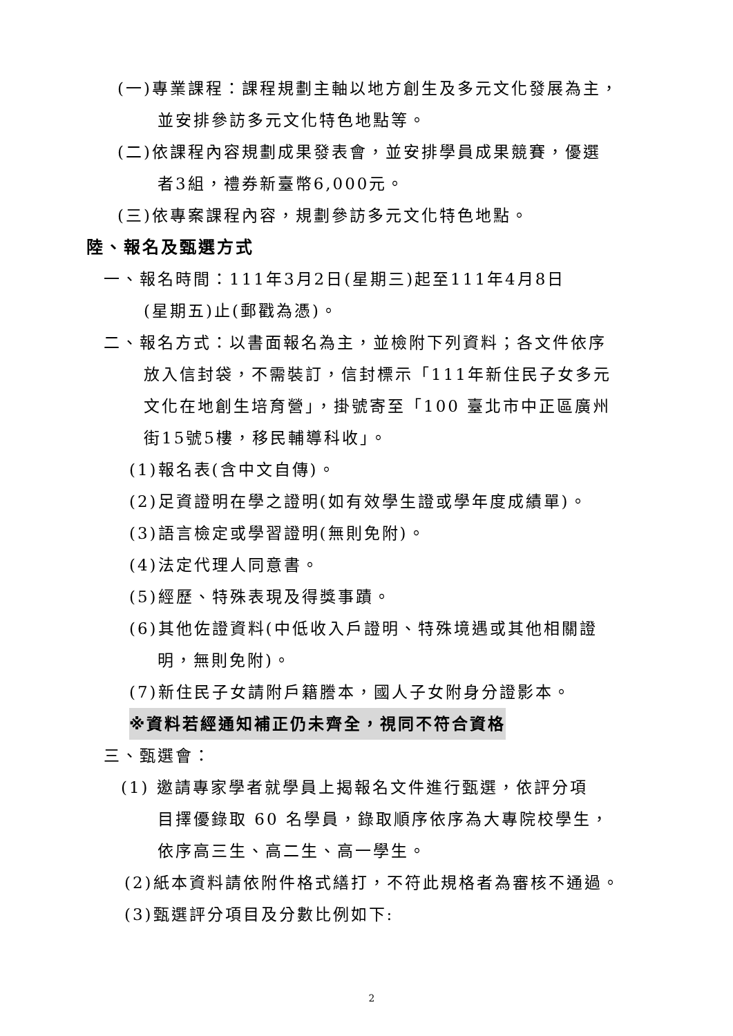(一)專業課程：課程規劃主軸以地方創生及多元文化發展為主，
並安排參訪多元文化特色地點等。
(二)依課程內容規劃成果發表會，並安排學員成果競賽，優選
者3組，禮券新臺幣6,000元。
(三)依專案課程內容，規劃參訪多元文化特色地點。
陸、報名及甄選方式
一、報名時間：111年3月2日(星期三)起至111年4月8日
(星期五)止(郵戳為憑)。
二、報名方式：以書面報名為主，並檢附下列資料；各文件依序
放入信封袋，不需裝訂，信封標示「111年新住民子女多元
文化在地創生培育營」，掛號寄至「100 臺北市中正區廣州
街15號5樓，移民輔導科收」。
(1)報名表(含中文自傳)。
(2)足資證明在學之證明(如有效學生證或學年度成績單)。
(3)語言檢定或學習證明(無則免附)。
(4)法定代理人同意書。
(5)經歷、特殊表現及得獎事蹟。
(6)其他佐證資料(中低收入戶證明、特殊境遇或其他相關證
明，無則免附)。
(7)新住民子女請附戶籍謄本，國人子女附身分證影本。
※資料若經通知補正仍未齊全，視同不符合資格
三、甄選會：
(1) 邀請專家學者就學員上揭報名文件進行甄選，依評分項
目擇優錄取 60 名學員，錄取順序依序為大專院校學生，
依序高三生、高二生、高一學生。
(2)紙本資料請依附件格式繕打，不符此規格者為審核不通過。
(3)甄選評分項目及分數比例如下:
2